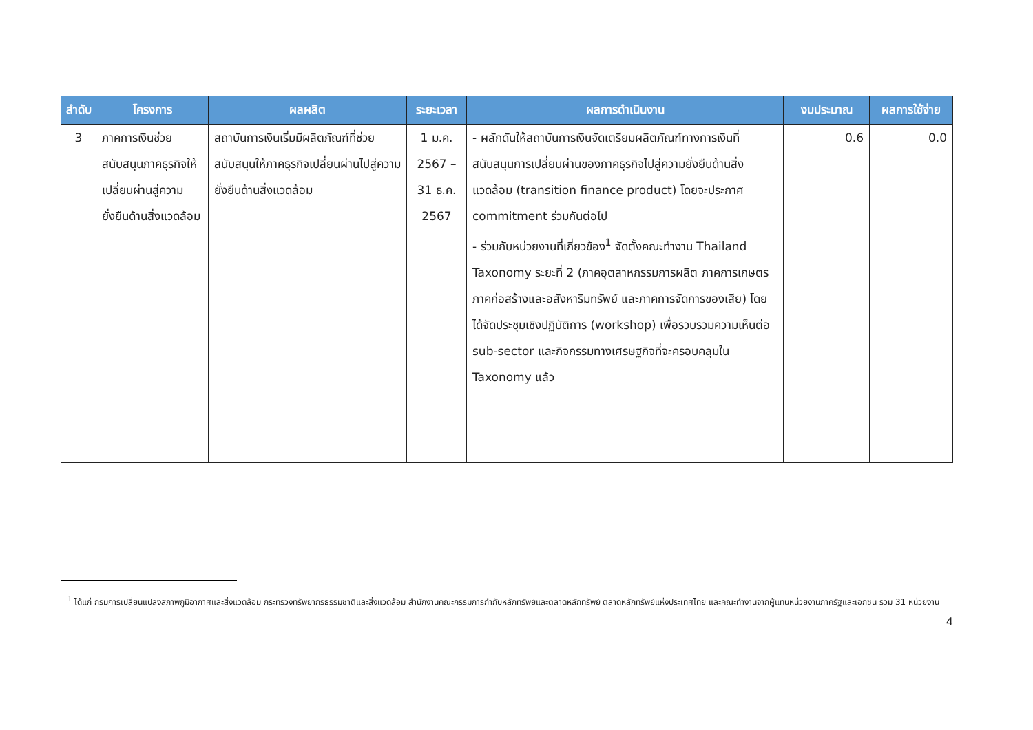| ลำดับ | โครงการ | ผลผลิต | ระยะเวลา | ผลการดำเนินงาน | งบประมาณ | ผลการใช้จ่าย |
| --- | --- | --- | --- | --- | --- | --- |
| 3 | ภาคการเงินช่วยสนับสนุนภาคธุรกิจให้เปลี่ยนผ่านสู่ความยั่งยืนด้านสิ่งแวดล้อม | สถาบันการเงินเริ่มมีผลิตภัณฑ์ที่ช่วยสนับสนุนให้ภาคธุรกิจเปลี่ยนผ่านไปสู่ความยั่งยืนด้านสิ่งแวดล้อม | 1 ม.ค. 2567 – 31 ธ.ค. 2567 | - ผลักดันให้สถาบันการเงินจัดเตรียมผลิตภัณฑ์ทางการเงินที่สนับสนุนการเปลี่ยนผ่านของภาคธุรกิจไปสู่ความยั่งยืนด้านสิ่งแวดล้อม (transition finance product) โดยจะประกาศ commitment ร่วมกันต่อไป - ร่วมกับหน่วยงานที่เกี่ยวข้อง<sup>1</sup> จัดตั้งคณะทำงาน Thailand Taxonomy ระยะที่ 2 (ภาคอุตสาหกรรมการผลิต ภาคการเกษตร ภาคก่อสร้างและอสังหาริมทรัพย์ และภาคการจัดการของเสีย) โดยได้จัดประชุมเชิงปฏิบัติการ (workshop) เพื่อรวบรวมความเห็นต่อ sub-sector และกิจกรรมทางเศรษฐกิจที่จะครอบคลุมใน Taxonomy แล้ว | 0.6 | 0.0 |
<sup>1</sup> ได้แก่ กรมการเปลี่ยนแปลงสภาพภูมิอากาศและสิ่งแวดล้อม กระทรวงทรัพยากรธรรมชาติและสิ่งแวดล้อม สำนักงานคณะกรรมการกำกับหลักทรัพย์และตลาดหลักทรัพย์ ตลาดหลักทรัพย์แห่งประเทศไทย และคณะทำงานจากผู้แทนหน่วยงานภาครัฐและเอกชน รวม 31 หน่วยงาน
4